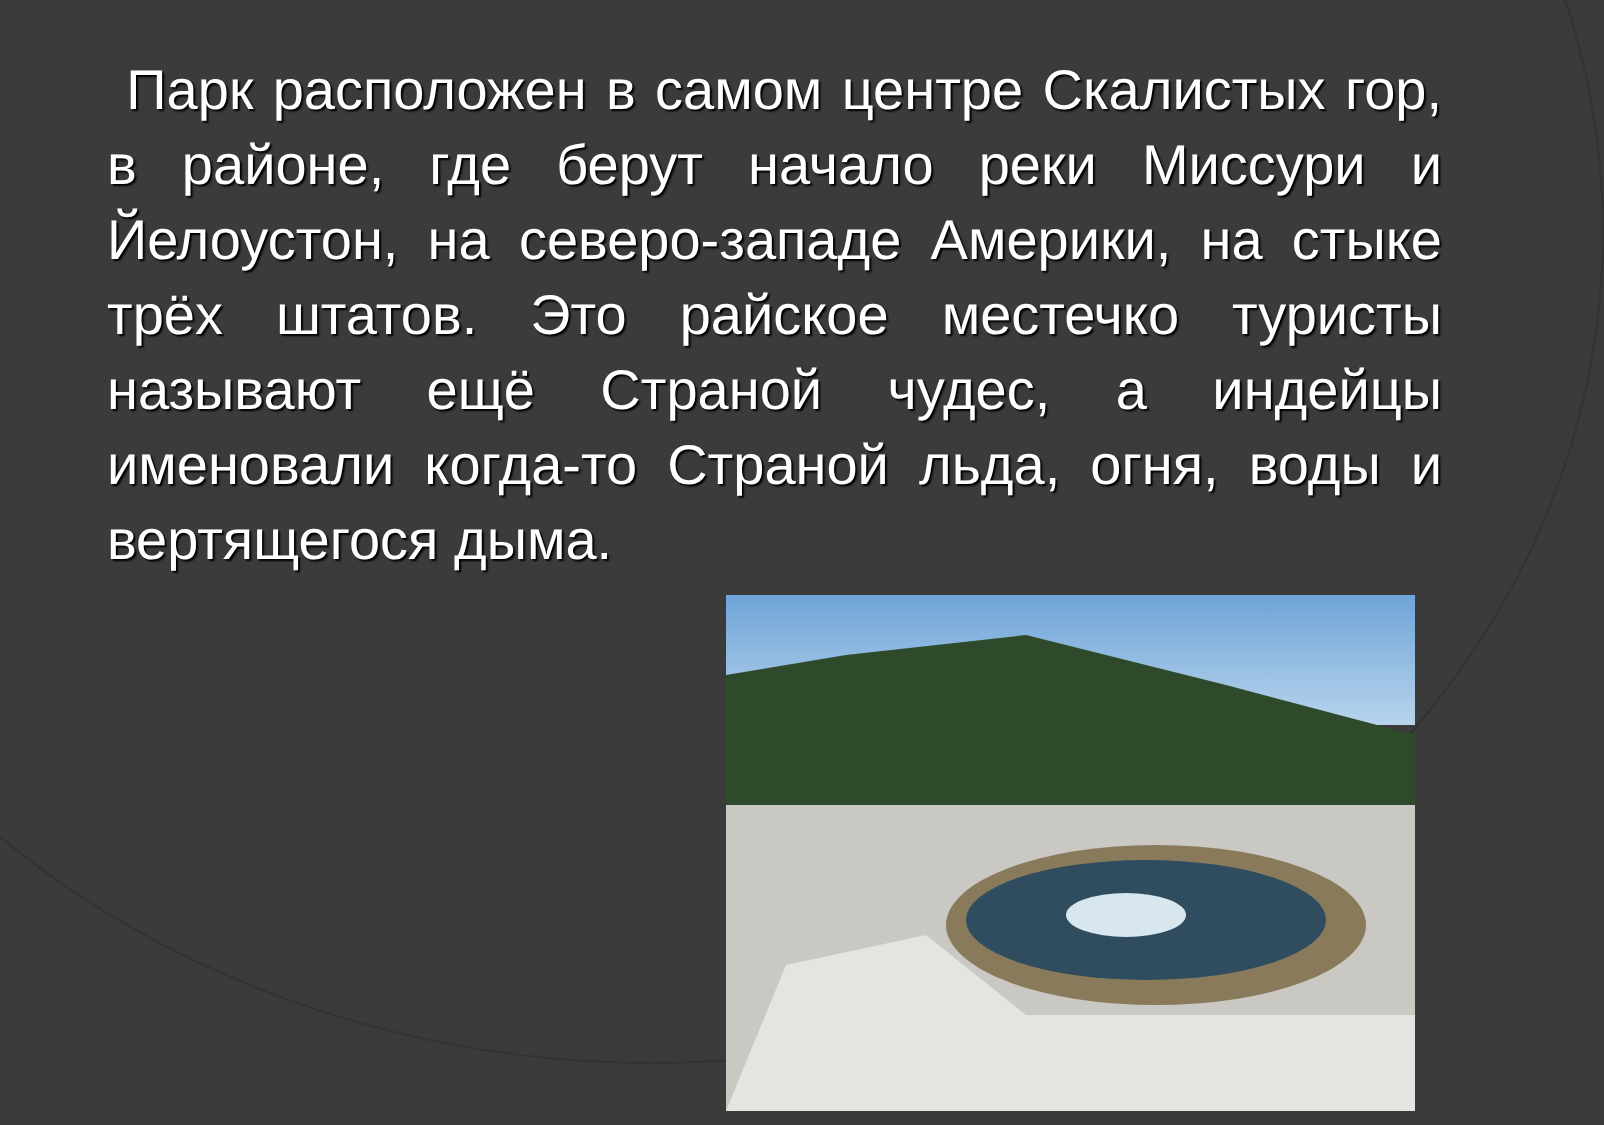Парк расположен в самом центре Скалистых гор, в районе, где берут начало реки Миссури и Йелоустон, на северо-западе Америки, на стыке трёх штатов. Это райское местечко туристы называют ещё Страной чудес, а индейцы именовали когда-то Страной льда, огня, воды и вертящегося дыма.